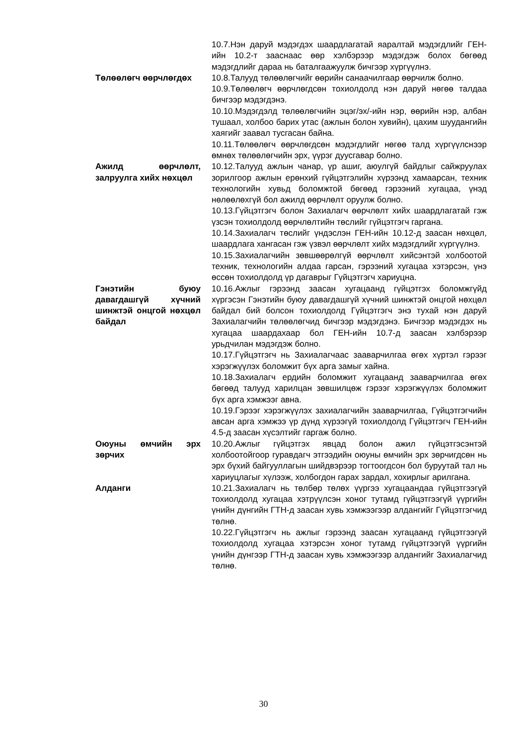| | 10.7.Нэн даруй мэдэгдэх шаардлагатай яаралтай мэдэгдлийг ГЕН-ийн 10.2-т заасна­ас өөр хэлбэрээр мэдэгдэж болох бөгөөд мэдэгдлийг дараа нь баталгаажуулж бичгээр хүргүүлнэ. |
| Төлөөлөгч өөрчлөгдөх | 10.8.Талууд төлөөлөгчийг өөрийн санаачилгаар өөрчилж болно. 10.9.Төлөөлөгч өөрчлөгдсөн тохиолдолд нэн даруй нөгөө талдаа бичгээр мэдэгдэнэ. 10.10.Мэдэгдэлд төлөөлөгчийн эцэг/эх/-ийн нэр, өөрийн нэр, албан тушаал, холбоо барих утас (ажлын болон хувийн), цахим шуудангийн хаягийг заавал тусгасан байна. 10.11.Төлөөлөгч өөрчлөгдсөн мэдэгдлийг нөгөө талд хүргүүлснээр өмнөх төлөөлөгчийн эрх, үүрэг дуусгавар болно. |
| Ажилд өөрчлөлт, залруулга хийх нөхцөл | 10.12.Талууд ажлын чанар, үр ашиг, аюулгүй байдлыг сайжруулах зорилгоор ажлын ерөнхий гүйцэтгэлийн хүрээнд хамаарсан, техник технологийн хувьд боломжтой бөгөөд гэрээний хугацаа, үнэд нөлөөлөхгүй бол ажилд өөрчлөлт оруулж болно. 10.13.Гүйцэтгэгч болон Захиалагч өөрчлөлт хийх шаардлагатай гэж үзсэн тохиолдолд өөрчлөлтийн төслийг гүйцэтгэгч гаргана. 10.14.Захиалагч төслийг үндэслэн ГЕН-ийн 10.12-д заасан нөхцөл, шаардлага хангасан гэж үзвэл өөрчлөлт хийх мэдэгдлийг хүргүүлнэ. 10.15.Захиалагчийн зөвшөөрөлгүй өөрчлөлт хийсэнтэй холбоотой техник, технологийн алдаа гарсан, гэрээний хугацаа хэтэрсэн, үнэ өссөн тохиолдолд үр дагаврыг Гүйцэтгэгч хариуцна. |
| Гэнэтийн буюу давагдашгүй хүчний шинжтэй онцгой нөхцөл байдал | 10.16.Ажлыг гэрээнд заасан хугацаанд гүйцэтгэх боломжгүйд хүргэсэн Гэнэтийн буюу давагдашгүй хүчний шинжтэй онцгой нөхцөл байдал бий болсон тохиолдолд Гүйцэтгэгч энэ тухай нэн даруй Захиалагчийн төлөөлөгчид бичгээр мэдэгдэнэ. Бичгээр мэдэгдэх нь хугацаа шаардахаар бол ГЕН-ийн 10.7-д заасан хэлбэрээр урьдчилан мэдэгдэж болно. 10.17.Гүйцэтгэгч нь Захиалагчаас зааварчилгаа өгөх хүртэл гэрээг хэрэгжүүлэх боломжит бүх арга замыг хайна. 10.18.Захиалагч ердийн боломжит хугацаанд зааварчилгаа өгөх бөгөөд талууд харилцан зөвшилцөж гэрээг хэрэгжүүлэх боломжит бүх арга хэмжээг авна. 10.19.Гэрээг хэрэгжүүлэх захиалагчийн зааварчилгаа, Гүйцэтгэгчийн авсан арга хэмжээ үр дүнд хүрээгүй тохиолдолд Гүйцэтгэгч ГЕН-ийн 4.5-д заасан хүсэлтийг гаргаж болно. |
| Оюуны өмчийн эрх зөрчих | 10.20.Ажлыг гүйцэтгэх явцад болон ажил гүйцэтгэсэнтэй холбоотойгоор гуравдагч этгээдийн оюуны өмчийн эрх зөрчигдсөн нь эрх бүхий байгууллагын шийдвэрээр тогтоогдсон бол буруутай тал нь хариуцлагыг хүлээж, холбогдон гарах зардал, хохирлыг арилгана. |
| Алданги | 10.21.Захиалагч нь төлбөр төлөх үүргээ хугацаандаа гүйцэтгээгүй тохиолдолд хугацаа хэтрүүлсэн хоног тутамд гүйцэтгээгүй үүргийн үнийн дүнгийн ГТН-д заасан хувь хэмжээгээр алдангийг Гүйцэтгэгчид төлнө. 10.22.Гүйцэтгэгч нь ажлыг гэрээнд заасан хугацаанд гүйцэтгээгүй тохиолдолд хугацаа хэтэрсэн хоног тутамд гүйцэтгээгүй үүргийн үнийн дүнгээр ГТН-д заасан хувь хэмжээгээр алдангийг Захиалагчид төлнө. |
30